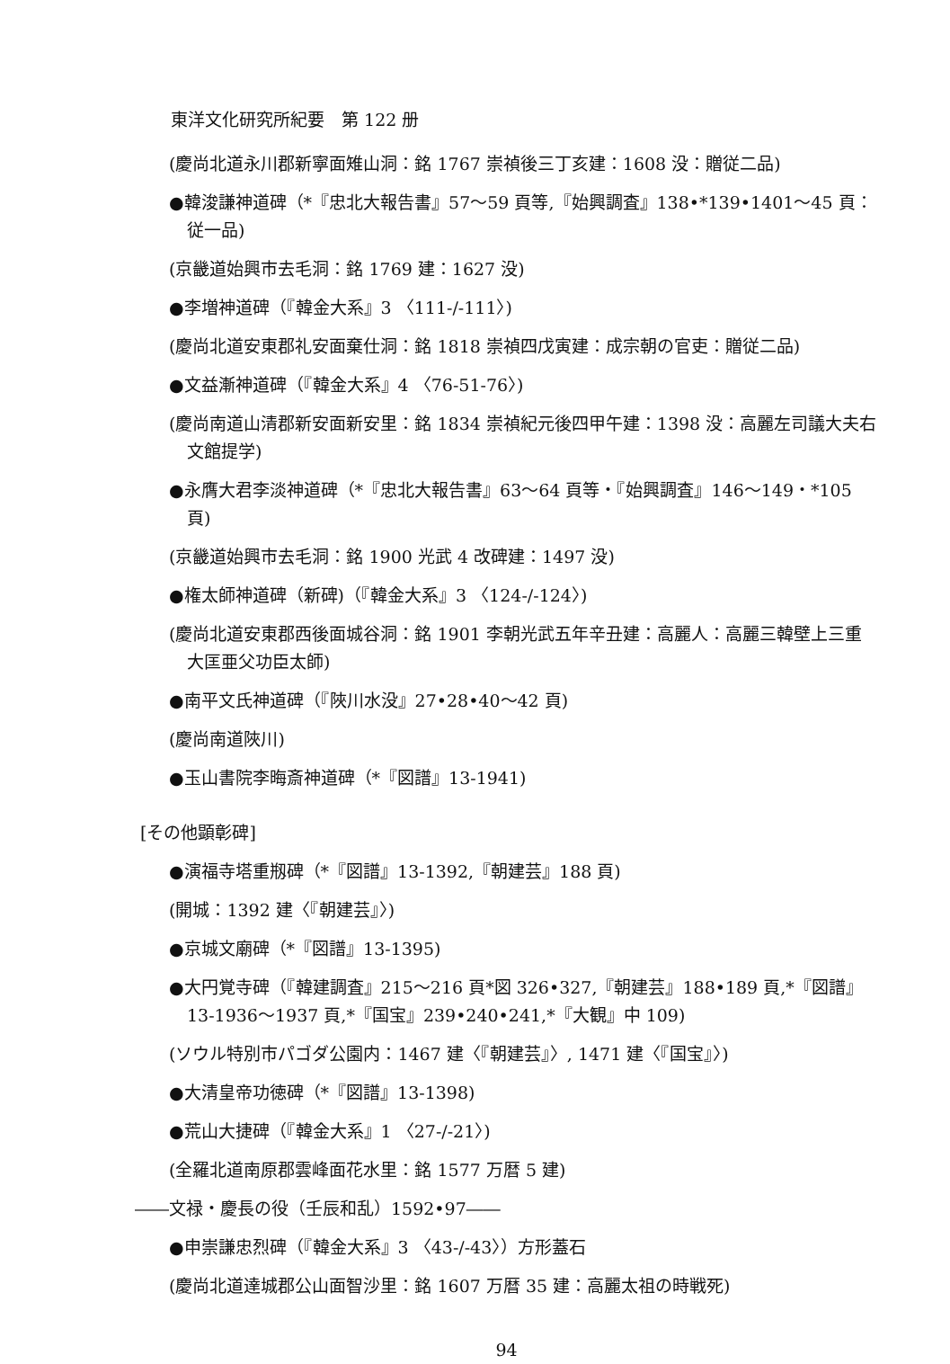東洋文化研究所紀要　第 122 册
(慶尚北道永川郡新寧面雉山洞：銘 1767 崇禎後三丁亥建：1608 没：贈従二品)
●韓浚謙神道碑（*『忠北大報告書』57〜59 頁等,『始興調査』138•*139•1401〜45 頁：従一品)
(京畿道始興市去毛洞：銘 1769 建：1627 没)
●李増神道碑（『韓金大系』3 〈111-/-111〉)
(慶尚北道安東郡礼安面棄仕洞：銘 1818 崇禎四戊寅建：成宗朝の官吏：贈従二品)
●文益漸神道碑（『韓金大系』4 〈76-51-76〉)
(慶尚南道山清郡新安面新安里：銘 1834 崇禎紀元後四甲午建：1398 没：高麗左司議大夫右文館提学)
●永膺大君李淡神道碑（*『忠北大報告書』63〜64 頁等・『始興調査』146〜149・*105 頁)
(京畿道始興市去毛洞：銘 1900 光武 4 改碑建：1497 没)
●権太師神道碑（新碑)（『韓金大系』3 〈124-/-124〉)
(慶尚北道安東郡西後面城谷洞：銘 1901 李朝光武五年辛丑建：高麗人：高麗三韓壁上三重大匡亜父功臣太師)
●南平文氏神道碑（『陜川水没』27•28•40〜42 頁)
(慶尚南道陜川)
●玉山書院李晦斎神道碑（*『図譜』13-1941)
[その他顕彰碑]
●演福寺塔重剏碑（*『図譜』13-1392,『朝建芸』188 頁)
(開城：1392 建〈『朝建芸』〉)
●京城文廟碑（*『図譜』13-1395)
●大円覚寺碑（『韓建調査』215〜216 頁*図 326•327,『朝建芸』188•189 頁,*『図譜』13-1936〜1937 頁,*『国宝』239•240•241,*『大観』中 109)
(ソウル特別市パゴダ公園内：1467 建〈『朝建芸』〉, 1471 建〈『国宝』〉)
●大清皇帝功徳碑（*『図譜』13-1398)
●荒山大捷碑（『韓金大系』1 〈27-/-21〉)
(全羅北道南原郡雲峰面花水里：銘 1577 万暦 5 建)
――文禄・慶長の役（壬辰和乱）1592•97――
●申崇謙忠烈碑（『韓金大系』3 〈43-/-43〉）方形蓋石
(慶尚北道達城郡公山面智沙里：銘 1607 万暦 35 建：高麗太祖の時戦死)
94